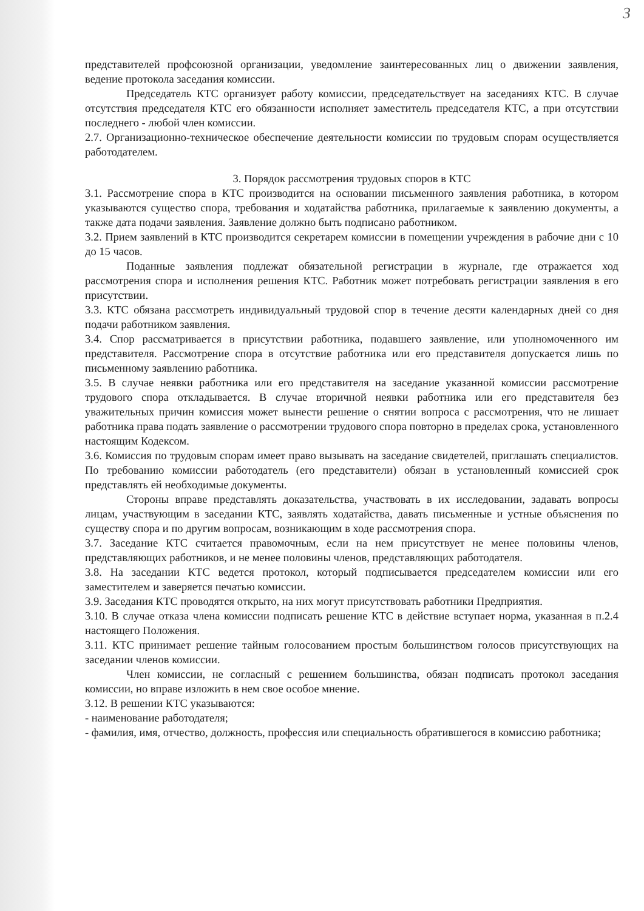3
представителей профсоюзной организации, уведомление заинтересованных лиц о движении заявления, ведение протокола заседания комиссии.
Председатель КТС организует работу комиссии, председательствует на заседаниях КТС. В случае отсутствия председателя КТС его обязанности исполняет заместитель председателя КТС, а при отсутствии последнего - любой член комиссии.
2.7. Организационно-техническое обеспечение деятельности комиссии по трудовым спорам осуществляется работодателем.
3. Порядок рассмотрения трудовых споров в КТС
3.1. Рассмотрение спора в КТС производится на основании письменного заявления работника, в котором указываются существо спора, требования и ходатайства работника, прилагаемые к заявлению документы, а также дата подачи заявления. Заявление должно быть подписано работником.
3.2. Прием заявлений в КТС производится секретарем комиссии в помещении учреждения в рабочие дни с 10 до 15 часов.
Поданные заявления подлежат обязательной регистрации в журнале, где отражается ход рассмотрения спора и исполнения решения КТС. Работник может потребовать регистрации заявления в его присутствии.
3.3. КТС обязана рассмотреть индивидуальный трудовой спор в течение десяти календарных дней со дня подачи работником заявления.
3.4. Спор рассматривается в присутствии работника, подавшего заявление, или уполномоченного им представителя. Рассмотрение спора в отсутствие работника или его представителя допускается лишь по письменному заявлению работника.
3.5. В случае неявки работника или его представителя на заседание указанной комиссии рассмотрение трудового спора откладывается. В случае вторичной неявки работника или его представителя без уважительных причин комиссия может вынести решение о снятии вопроса с рассмотрения, что не лишает работника права подать заявление о рассмотрении трудового спора повторно в пределах срока, установленного настоящим Кодексом.
3.6. Комиссия по трудовым спорам имеет право вызывать на заседание свидетелей, приглашать специалистов. По требованию комиссии работодатель (его представители) обязан в установленный комиссией срок представлять ей необходимые документы.
Стороны вправе представлять доказательства, участвовать в их исследовании, задавать вопросы лицам, участвующим в заседании КТС, заявлять ходатайства, давать письменные и устные объяснения по существу спора и по другим вопросам, возникающим в ходе рассмотрения спора.
3.7. Заседание КТС считается правомочным, если на нем присутствует не менее половины членов, представляющих работников, и не менее половины членов, представляющих работодателя.
3.8. На заседании КТС ведется протокол, который подписывается председателем комиссии или его заместителем и заверяется печатью комиссии.
3.9. Заседания КТС проводятся открыто, на них могут присутствовать работники Предприятия.
3.10. В случае отказа члена комиссии подписать решение КТС в действие вступает норма, указанная в п.2.4 настоящего Положения.
3.11. КТС принимает решение тайным голосованием простым большинством голосов присутствующих на заседании членов комиссии.
Член комиссии, не согласный с решением большинства, обязан подписать протокол заседания комиссии, но вправе изложить в нем свое особое мнение.
3.12. В решении КТС указываются:
- наименование работодателя;
- фамилия, имя, отчество, должность, профессия или специальность обратившегося в комиссию работника;